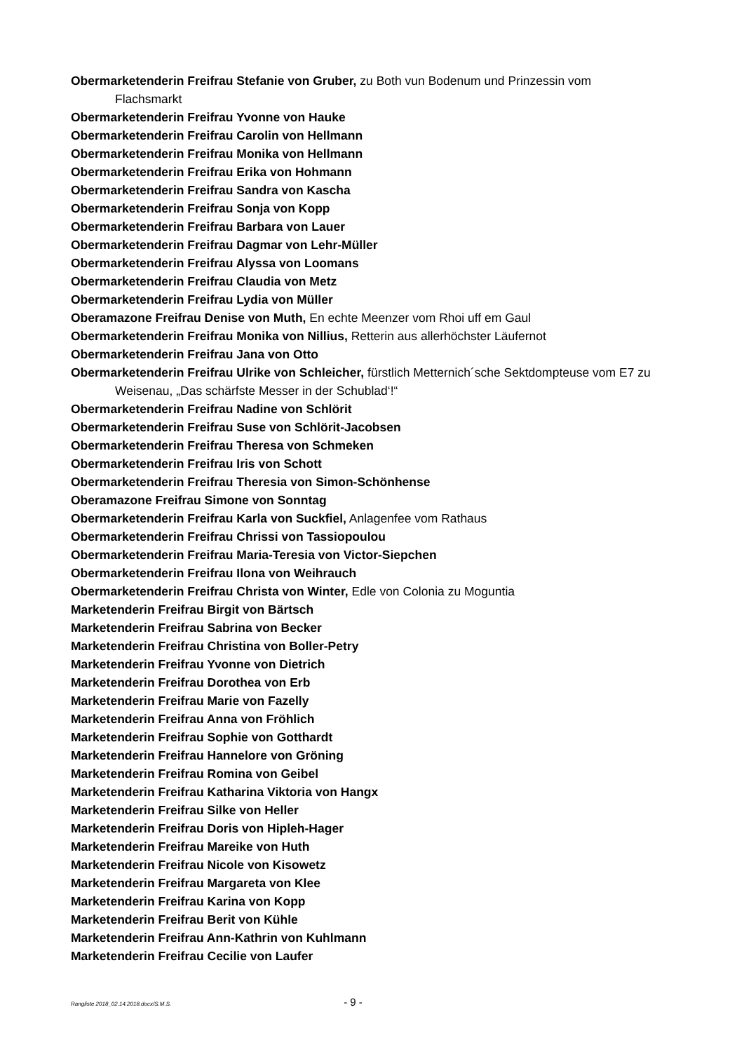Obermarketenderin Freifrau Stefanie von Gruber, zu Both vun Bodenum und Prinzessin vom Flachsmarkt
Obermarketenderin Freifrau Yvonne von Hauke
Obermarketenderin Freifrau Carolin von Hellmann
Obermarketenderin Freifrau Monika von Hellmann
Obermarketenderin Freifrau Erika von Hohmann
Obermarketenderin Freifrau Sandra von Kascha
Obermarketenderin Freifrau Sonja von Kopp
Obermarketenderin Freifrau Barbara von Lauer
Obermarketenderin Freifrau Dagmar von Lehr-Müller
Obermarketenderin Freifrau Alyssa von Loomans
Obermarketenderin Freifrau Claudia von Metz
Obermarketenderin Freifrau Lydia von Müller
Oberamazone Freifrau Denise von Muth, En echte Meenzer vom Rhoi uff em Gaul
Obermarketenderin Freifrau Monika von Nillius, Retterin aus allerhöchster Läufernot
Obermarketenderin Freifrau Jana von Otto
Obermarketenderin Freifrau Ulrike von Schleicher, fürstlich Metternich´sche Sektdompteuse vom E7 zu Weisenau, „Das schärfste Messer in der Schublad‘!“
Obermarketenderin Freifrau Nadine von Schlörit
Obermarketenderin Freifrau Suse von Schlörit-Jacobsen
Obermarketenderin Freifrau Theresa von Schmeken
Obermarketenderin Freifrau Iris von Schott
Obermarketenderin Freifrau Theresia von Simon-Schönhense
Oberamazone Freifrau Simone von Sonntag
Obermarketenderin Freifrau Karla von Suckfiel, Anlagenfee vom Rathaus
Obermarketenderin Freifrau Chrissi von Tassiopoulou
Obermarketenderin Freifrau Maria-Teresia von Victor-Siepchen
Obermarketenderin Freifrau Ilona von Weihrauch
Obermarketenderin Freifrau Christa von Winter, Edle von Colonia zu Moguntia
Marketenderin Freifrau Birgit von Bärtsch
Marketenderin Freifrau Sabrina von Becker
Marketenderin Freifrau Christina von Boller-Petry
Marketenderin Freifrau Yvonne von Dietrich
Marketenderin Freifrau Dorothea von Erb
Marketenderin Freifrau Marie von Fazelly
Marketenderin Freifrau Anna von Fröhlich
Marketenderin Freifrau Sophie von Gotthardt
Marketenderin Freifrau Hannelore von Gröning
Marketenderin Freifrau Romina von Geibel
Marketenderin Freifrau Katharina Viktoria von Hangx
Marketenderin Freifrau Silke von Heller
Marketenderin Freifrau Doris von Hipleh-Hager
Marketenderin Freifrau Mareike von Huth
Marketenderin Freifrau Nicole von Kisowetz
Marketenderin Freifrau Margareta von Klee
Marketenderin Freifrau Karina von Kopp
Marketenderin Freifrau Berit von Kühle
Marketenderin Freifrau Ann-Kathrin von Kuhlmann
Marketenderin Freifrau Cecilie von Laufer
Rangliste 2018_02.14.2018.docx/S.M.S. - 9 -